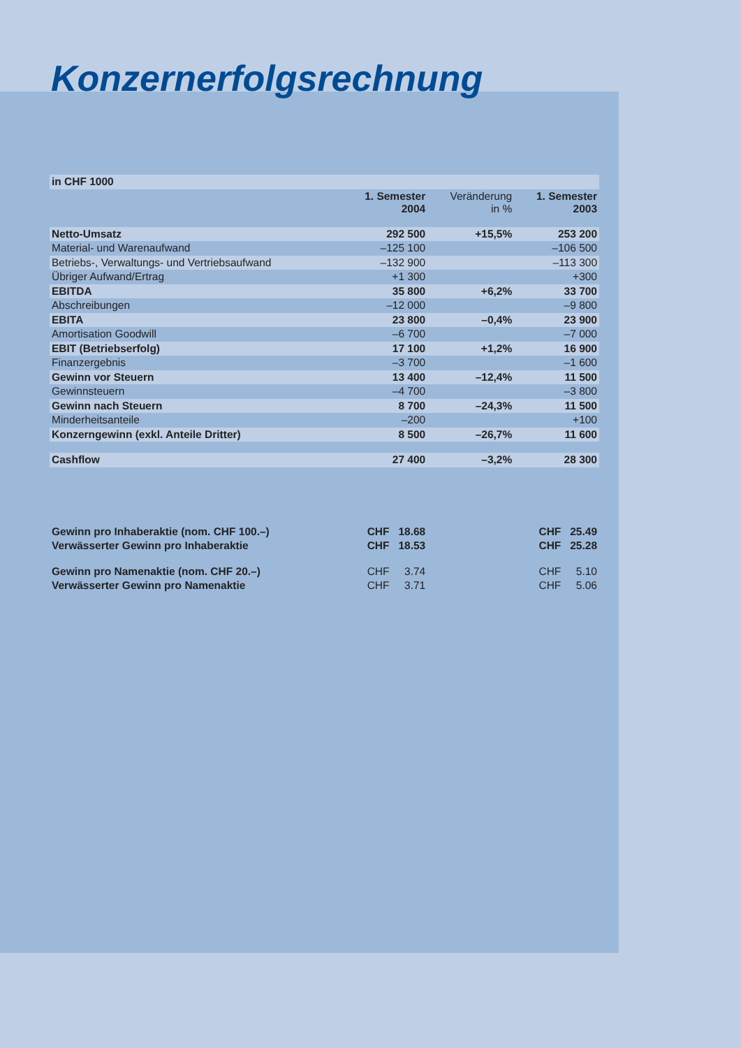Konzernerfolgsrechnung
| in CHF 1000 | | | |
| | 1. Semester 2004 | Veränderung in % | 1. Semester 2003 |
| Netto-Umsatz | 292 500 | +15,5% | 253 200 |
| Material- und Warenaufwand | –125 100 | | –106 500 |
| Betriebs-, Verwaltungs- und Vertriebsaufwand | –132 900 | | –113 300 |
| Übriger Aufwand/Ertrag | +1 300 | | +300 |
| EBITDA | 35 800 | +6,2% | 33 700 |
| Abschreibungen | –12 000 | | –9 800 |
| EBITA | 23 800 | –0,4% | 23 900 |
| Amortisation Goodwill | –6 700 | | –7 000 |
| EBIT (Betriebserfolg) | 17 100 | +1,2% | 16 900 |
| Finanzergebnis | –3 700 | | –1 600 |
| Gewinn vor Steuern | 13 400 | –12,4% | 11 500 |
| Gewinnsteuern | –4 700 | | –3 800 |
| Gewinn nach Steuern | 8 700 | –24,3% | 11 500 |
| Minderheitsanteile | –200 | | +100 |
| Konzerngewinn (exkl. Anteile Dritter) | 8 500 | –26,7% | 11 600 |
| Cashflow | 27 400 | –3,2% | 28 300 |
| Gewinn pro Inhaberaktie (nom. CHF 100.–) | CHF 18.68 | | CHF 25.49 |
| Verwässerter Gewinn pro Inhaberaktie | CHF 18.53 | | CHF 25.28 |
| Gewinn pro Namenaktie (nom. CHF 20.–) | CHF 3.74 | | CHF 5.10 |
| Verwässerter Gewinn pro Namenaktie | CHF 3.71 | | CHF 5.06 |